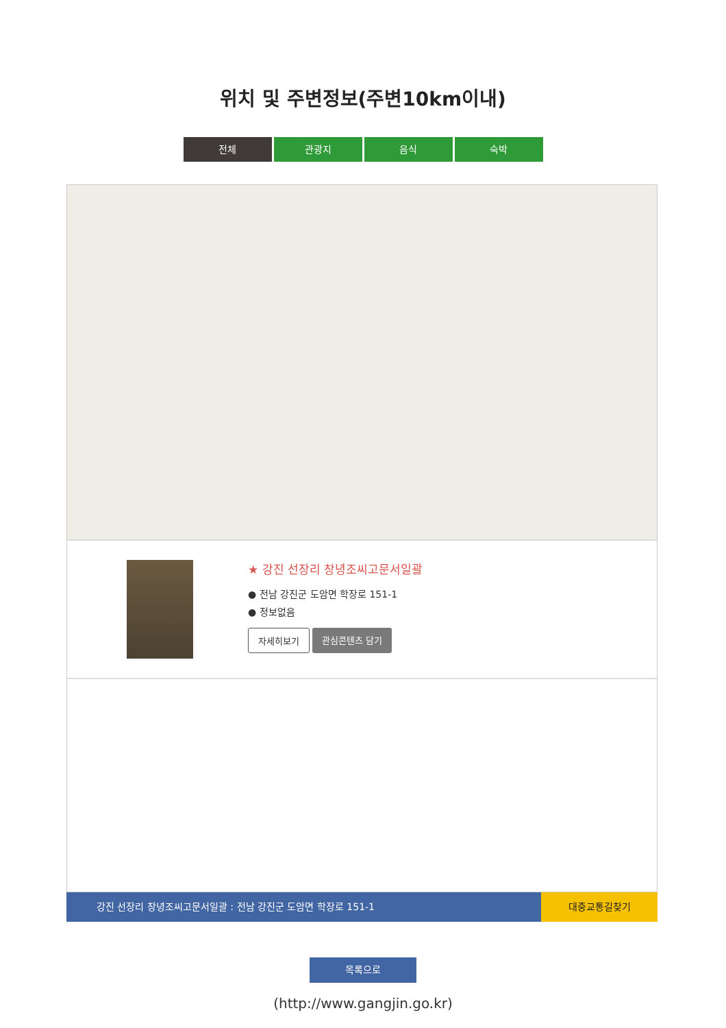위치 및 주변정보(주변10km이내)
전체 관광지 음식 숙박
★ 강진 선장리 창녕조씨고문서일괄
● 전남 강진군 도암면 학장로 151-1
● 정보없음
자세히보기 관심콘텐츠 담기
강진 선장리 창녕조씨고문서일괄 : 전남 강진군 도암면 학장로 151-1
대중교통길찾기
목록으로
(http://www.gangjin.go.kr)